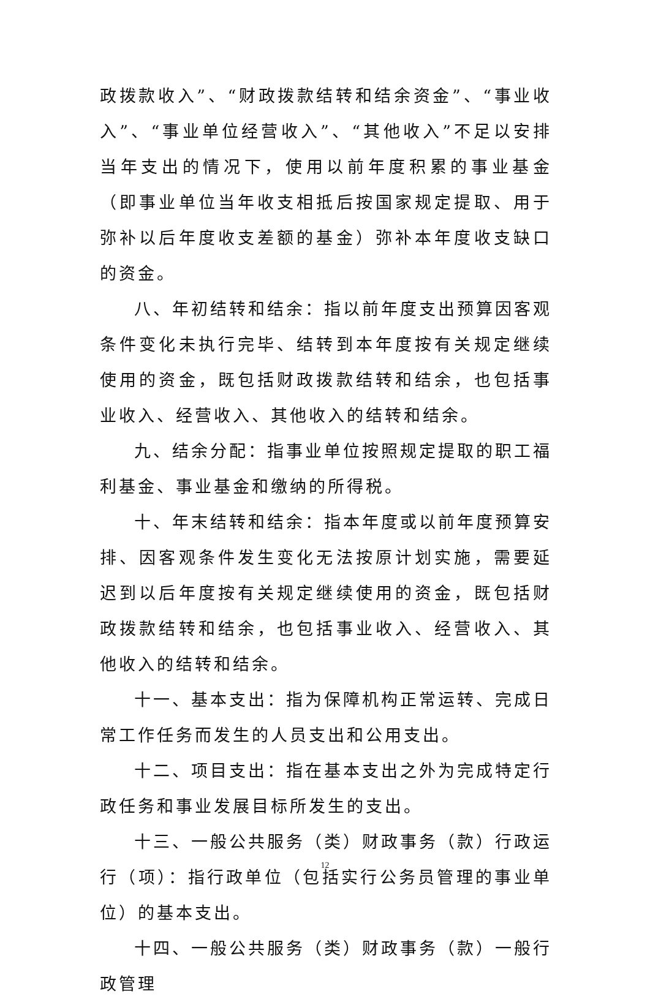政拨款收入”、“财政拨款结转和结余资金”、“事业收入”、“事业单位经营收入”、“其他收入”不足以安排当年支出的情况下，使用以前年度积累的事业基金（即事业单位当年收支相抵后按国家规定提取、用于弥补以后年度收支差额的基金）弥补本年度收支缺口的资金。
八、年初结转和结余：指以前年度支出预算因客观条件变化未执行完毕、结转到本年度按有关规定继续使用的资金，既包括财政拨款结转和结余，也包括事业收入、经营收入、其他收入的结转和结余。
九、结余分配：指事业单位按照规定提取的职工福利基金、事业基金和缴纳的所得税。
十、年末结转和结余：指本年度或以前年度预算安排、因客观条件发生变化无法按原计划实施，需要延迟到以后年度按有关规定继续使用的资金，既包括财政拨款结转和结余，也包括事业收入、经营收入、其他收入的结转和结余。
十一、基本支出：指为保障机构正常运转、完成日常工作任务而发生的人员支出和公用支出。
十二、项目支出：指在基本支出之外为完成特定行政任务和事业发展目标所发生的支出。
十三、一般公共服务（类）财政事务（款）行政运行（项）：指行政单位（包括实行公务员管理的事业单位）的基本支出。
十四、一般公共服务（类）财政事务（款）一般行政管理
12